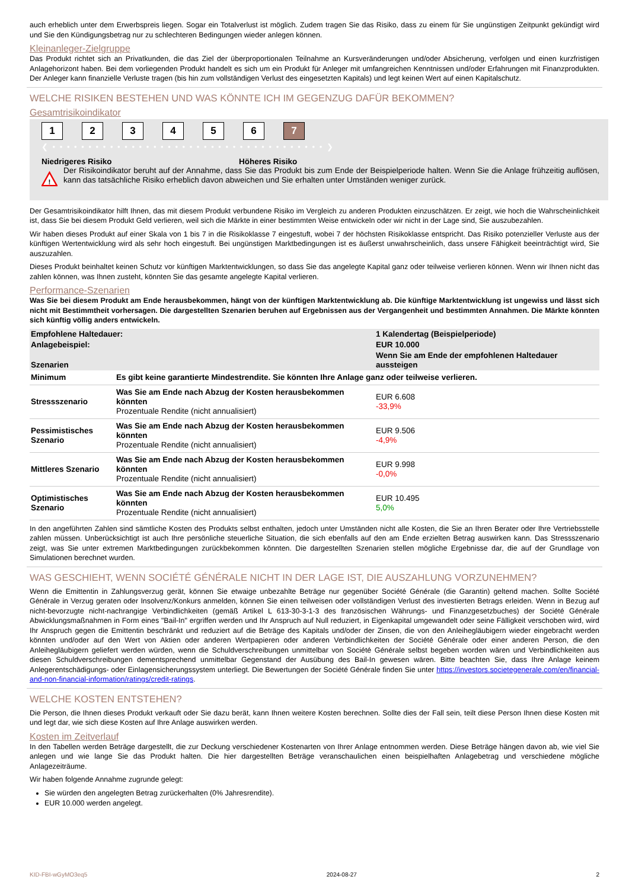auch erheblich unter dem Erwerbspreis liegen. Sogar ein Totalverlust ist möglich. Zudem tragen Sie das Risiko, dass zu einem für Sie ungünstigen Zeitpunkt gekündigt wird und Sie den Kündigungsbetrag nur zu schlechteren Bedingungen wieder anlegen können.
Kleinanleger-Zielgruppe
Das Produkt richtet sich an Privatkunden, die das Ziel der überproportionalen Teilnahme an Kursveränderungen und/oder Absicherung, verfolgen und einen kurzfristigen Anlagehorizont haben. Bei dem vorliegenden Produkt handelt es sich um ein Produkt für Anleger mit umfangreichen Kenntnissen und/oder Erfahrungen mit Finanzprodukten. Der Anleger kann finanzielle Verluste tragen (bis hin zum vollständigen Verlust des eingesetzten Kapitals) und legt keinen Wert auf einen Kapitalschutz.
WELCHE RISIKEN BESTEHEN UND WAS KÖNNTE ICH IM GEGENZUG DAFÜR BEKOMMEN?
Gesamtrisikoindikator
123456 7
❮ • • • • • • • • • • • • • • • • • • • • • • • • • • • • • • • • • • • • • • ❯
Niedrigeres Risiko Höheres Risiko
!
Der Risikoindikator beruht auf der Annahme, dass Sie das Produkt bis zum Ende der Beispielperiode halten. Wenn Sie die Anlage frühzeitig auflösen, kann das tatsächliche Risiko erheblich davon abweichen und Sie erhalten unter Umständen weniger zurück.
Der Gesamtrisikoindikator hilft Ihnen, das mit diesem Produkt verbundene Risiko im Vergleich zu anderen Produkten einzuschätzen. Er zeigt, wie hoch die Wahrscheinlichkeit ist, dass Sie bei diesem Produkt Geld verlieren, weil sich die Märkte in einer bestimmten Weise entwickeln oder wir nicht in der Lage sind, Sie auszubezahlen.
Wir haben dieses Produkt auf einer Skala von 1 bis 7 in die Risikoklasse 7 eingestuft, wobei 7 der höchsten Risikoklasse entspricht. Das Risiko potenzieller Verluste aus der künftigen Wertentwicklung wird als sehr hoch eingestuft. Bei ungünstigen Marktbedingungen ist es äußerst unwahrscheinlich, dass unsere Fähigkeit beeinträchtigt wird, Sie auszuzahlen.
Dieses Produkt beinhaltet keinen Schutz vor künftigen Marktentwicklungen, so dass Sie das angelegte Kapital ganz oder teilweise verlieren können. Wenn wir Ihnen nicht das zahlen können, was Ihnen zusteht, könnten Sie das gesamte angelegte Kapital verlieren.
Performance-Szenarien
Was Sie bei diesem Produkt am Ende herausbekommen, hängt von der künftigen Marktentwicklung ab. Die künftige Marktentwicklung ist ungewiss und lässt sich nicht mit Bestimmtheit vorhersagen. Die dargestellten Szenarien beruhen auf Ergebnissen aus der Vergangenheit und bestimmten Annahmen. Die Märkte könnten sich künftig völlig anders entwickeln.
| Empfohlene Haltedauer: | | 1 Kalendertag (Beispielperiode) |
| Anlagebeispiel: | | EUR 10.000 |
| Szenarien | | Wenn Sie am Ende der empfohlenen Haltedauer aussteigen |
| Minimum | Es gibt keine garantierte Mindestrendite. Sie könnten Ihre Anlage ganz oder teilweise verlieren. | |
| Stressszenario | Was Sie am Ende nach Abzug der Kosten herausbekommen könnten Prozentuale Rendite (nicht annualisiert) | EUR 6.608 -33,9% |
| Pessimistisches Szenario | Was Sie am Ende nach Abzug der Kosten herausbekommen könnten Prozentuale Rendite (nicht annualisiert) | EUR 9.506 -4,9% |
| Mittleres Szenario | Was Sie am Ende nach Abzug der Kosten herausbekommen könnten Prozentuale Rendite (nicht annualisiert) | EUR 9.998 -0,0% |
| Optimistisches Szenario | Was Sie am Ende nach Abzug der Kosten herausbekommen könnten Prozentuale Rendite (nicht annualisiert) | EUR 10.495 5,0% |
In den angeführten Zahlen sind sämtliche Kosten des Produkts selbst enthalten, jedoch unter Umständen nicht alle Kosten, die Sie an Ihren Berater oder Ihre Vertriebsstelle zahlen müssen. Unberücksichtigt ist auch Ihre persönliche steuerliche Situation, die sich ebenfalls auf den am Ende erzielten Betrag auswirken kann. Das Stressszenario zeigt, was Sie unter extremen Marktbedingungen zurückbekommen könnten. Die dargestellten Szenarien stellen mögliche Ergebnisse dar, die auf der Grundlage von Simulationen berechnet wurden.
WAS GESCHIEHT, WENN SOCIÉTÉ GÉNÉRALE NICHT IN DER LAGE IST, DIE AUSZAHLUNG VORZUNEHMEN?
Wenn die Emittentin in Zahlungsverzug gerät, können Sie etwaige unbezahlte Beträge nur gegenüber Société Générale (die Garantin) geltend machen. Sollte Société Générale in Verzug geraten oder Insolvenz/Konkurs anmelden, können Sie einen teilweisen oder vollständigen Verlust des investierten Betrags erleiden. Wenn in Bezug auf nicht-bevorzugte nicht-nachrangige Verbindlichkeiten (gemäß Artikel L 613-30-3-1-3 des französischen Währungs- und Finanzgesetzbuches) der Société Générale Abwicklungsmaßnahmen in Form eines "Bail-In" ergriffen werden und Ihr Anspruch auf Null reduziert, in Eigenkapital umgewandelt oder seine Fälligkeit verschoben wird, wird Ihr Anspruch gegen die Emittentin beschränkt und reduziert auf die Beträge des Kapitals und/oder der Zinsen, die von den Anleihegläubigern wieder eingebracht werden könnten und/oder auf den Wert von Aktien oder anderen Wertpapieren oder anderen Verbindlichkeiten der Société Générale oder einer anderen Person, die den Anleihegläubigern geliefert werden würden, wenn die Schuldverschreibungen unmittelbar von Société Générale selbst begeben worden wären und Verbindlichkeiten aus diesen Schuldverschreibungen dementsprechend unmittelbar Gegenstand der Ausübung des Bail-In gewesen wären. Bitte beachten Sie, dass Ihre Anlage keinem Anlegerentschädigungs- oder Einlagensicherungssystem unterliegt. Die Bewertungen der Société Générale finden Sie unter https://investors.societegenerale.com/en/financial-and-non-financial-information/ratings/credit-ratings.
WELCHE KOSTEN ENTSTEHEN?
Die Person, die Ihnen dieses Produkt verkauft oder Sie dazu berät, kann Ihnen weitere Kosten berechnen. Sollte dies der Fall sein, teilt diese Person Ihnen diese Kosten mit und legt dar, wie sich diese Kosten auf Ihre Anlage auswirken werden.
Kosten im Zeitverlauf
In den Tabellen werden Beträge dargestellt, die zur Deckung verschiedener Kostenarten von Ihrer Anlage entnommen werden. Diese Beträge hängen davon ab, wie viel Sie anlegen und wie lange Sie das Produkt halten. Die hier dargestellten Beträge veranschaulichen einen beispielhaften Anlagebetrag und verschiedene mögliche Anlagezeiträume.
Wir haben folgende Annahme zugrunde gelegt:
Sie würden den angelegten Betrag zurückerhalten (0% Jahresrendite).
EUR 10.000 werden angelegt.
KID-FBI-wGyMO3eq5 2024-08-27 2